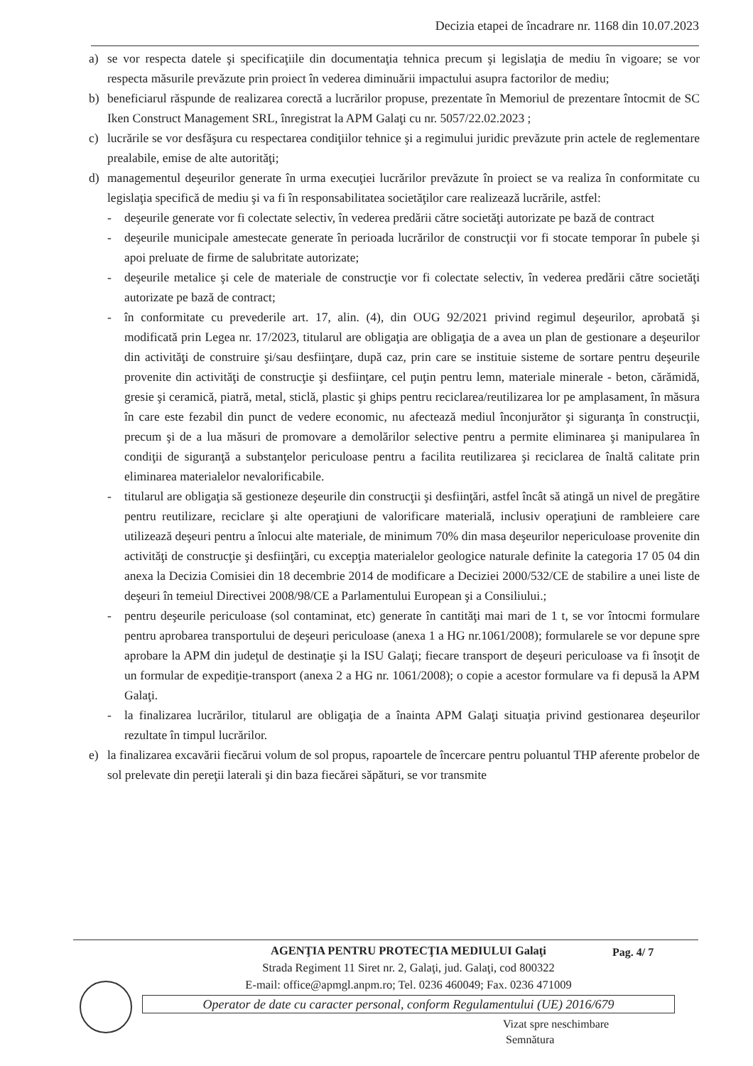Decizia etapei de încadrare nr. 1168 din 10.07.2023
a) se vor respecta datele şi specificaţiile din documentaţia tehnica precum şi legislaţia de mediu în vigoare; se vor respecta măsurile prevăzute prin proiect în vederea diminuării impactului asupra factorilor de mediu;
b) beneficiarul răspunde de realizarea corectă a lucrărilor propuse, prezentate în Memoriul de prezentare întocmit de SC Iken Construct Management SRL, înregistrat la APM Galaţi cu nr. 5057/22.02.2023 ;
c) lucrările se vor desfăşura cu respectarea condiţiilor tehnice şi a regimului juridic prevăzute prin actele de reglementare prealabile, emise de alte autorităţi;
d) managementul deşeurilor generate în urma execuţiei lucrărilor prevăzute în proiect se va realiza în conformitate cu legislaţia specifică de mediu şi va fi în responsabilitatea societăţilor care realizează lucrările, astfel:
- deşeurile generate vor fi colectate selectiv, în vederea predării către societăţi autorizate pe bază de contract
- deşeurile municipale amestecate generate în perioada lucrărilor de construcţii vor fi stocate temporar în pubele şi apoi preluate de firme de salubritate autorizate;
- deşeurile metalice şi cele de materiale de construcţie vor fi colectate selectiv, în vederea predării către societăţi autorizate pe bază de contract;
- în conformitate cu prevederile art. 17, alin. (4), din OUG 92/2021 privind regimul deşeurilor, aprobată şi modificată prin Legea nr. 17/2023, titularul are obligaţia are obligaţia de a avea un plan de gestionare a deşeurilor din activităţi de construire şi/sau desfiinţare, după caz, prin care se instituie sisteme de sortare pentru deşeurile provenite din activităţi de construcţie şi desfiinţare, cel puţin pentru lemn, materiale minerale - beton, cărămidă, gresie şi ceramică, piatră, metal, sticlă, plastic şi ghips pentru reciclarea/reutilizarea lor pe amplasament, în măsura în care este fezabil din punct de vedere economic, nu afectează mediul înconjurător şi siguranţa în construcţii, precum şi de a lua măsuri de promovare a demolărilor selective pentru a permite eliminarea şi manipularea în condiţii de siguranţă a substanţelor periculoase pentru a facilita reutilizarea şi reciclarea de înaltă calitate prin eliminarea materialelor nevalorificabile.
- titularul are obligaţia să gestioneze deşeurile din construcţii şi desfiinţări, astfel încât să atingă un nivel de pregătire pentru reutilizare, reciclare şi alte operaţiuni de valorificare materială, inclusiv operaţiuni de rambleiere care utilizează deşeuri pentru a înlocui alte materiale, de minimum 70% din masa deşeurilor nepericuloase provenite din activităţi de construcţie şi desfiinţări, cu excepţia materialelor geologice naturale definite la categoria 17 05 04 din anexa la Decizia Comisiei din 18 decembrie 2014 de modificare a Deciziei 2000/532/CE de stabilire a unei liste de deşeuri în temeiul Directivei 2008/98/CE a Parlamentului European şi a Consiliului.;
- pentru deşeurile periculoase (sol contaminat, etc) generate în cantităţi mai mari de 1 t, se vor întocmi formulare pentru aprobarea transportului de deşeuri periculoase (anexa 1 a HG nr.1061/2008); formularele se vor depune spre aprobare la APM din judeţul de destinaţie şi la ISU Galaţi; fiecare transport de deşeuri periculoase va fi însoţit de un formular de expediţie-transport (anexa 2 a HG nr. 1061/2008); o copie a acestor formulare va fi depusă la APM Galaţi.
- la finalizarea lucrărilor, titularul are obligaţia de a înainta APM Galaţi situaţia privind gestionarea deşeurilor rezultate în timpul lucrărilor.
e) la finalizarea excavării fiecărui volum de sol propus, rapoartele de încercare pentru poluantul THP aferente probelor de sol prelevate din pereţii laterali şi din baza fiecărei săpături, se vor transmite
AGENŢIA PENTRU PROTECŢIA MEDIULUI Galaţi
Strada Regiment 11 Siret nr. 2, Galaţi, jud. Galaţi, cod 800322
E-mail: office@apmgl.anpm.ro; Tel. 0236 460049; Fax. 0236 471009
Operator de date cu caracter personal, conform Regulamentului (UE) 2016/679
Pag. 4/ 7
Vizat spre neschimbare
Semnătura